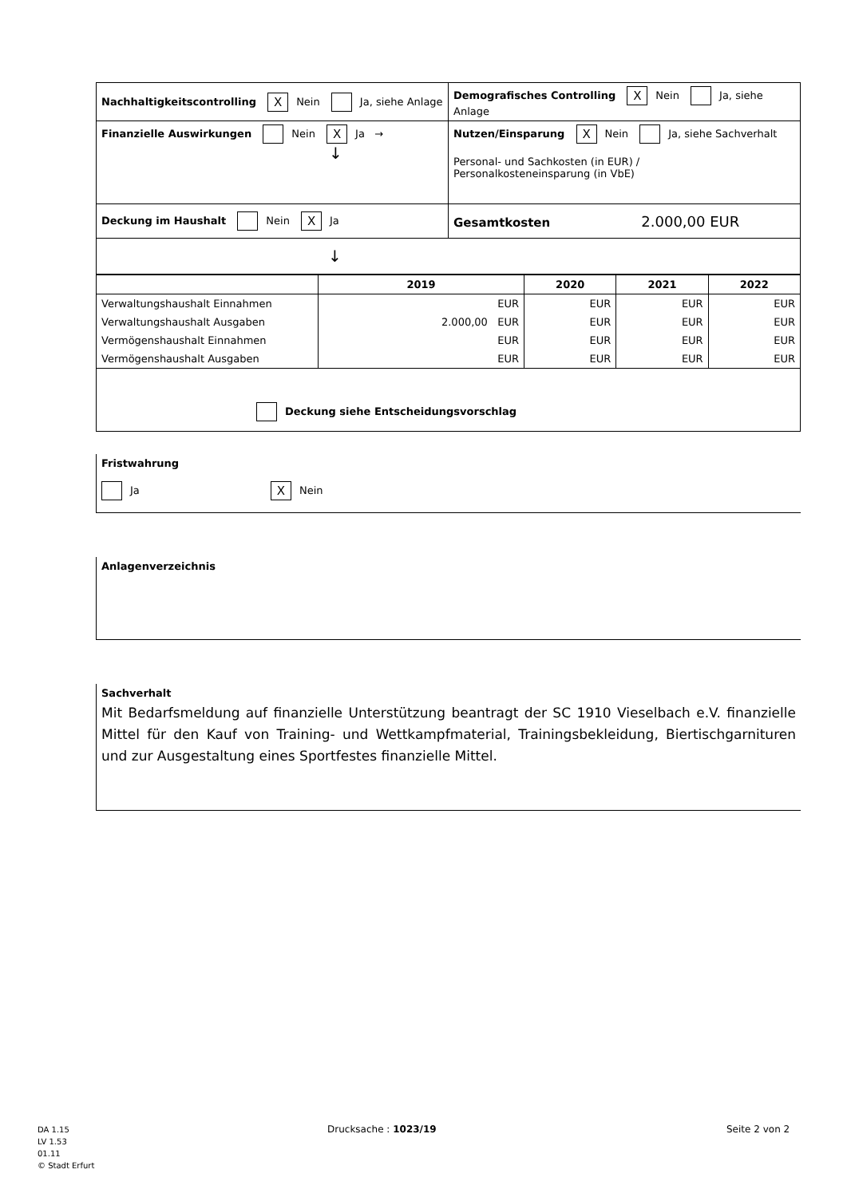| Nachhaltigkeitscontrolling X Nein Ja, siehe Anlage | Demografisches Controlling X Nein Ja, siehe Anlage |
| Finanzielle Auswirkungen Nein X Ja → ↓ | Nutzen/Einsparung X Nein Ja, siehe Sachverhalt Personal- und Sachkosten (in EUR) / Personalkosteneinsparung (in VbE) |
| Deckung im Haushalt Nein X Ja | Gesamtkosten 2.000,00 EUR |
| ↓ | |
| | 2019 | 2020 | 2021 | 2022 |
| --- | --- | --- | --- | --- |
| Verwaltungshaushalt Einnahmen | EUR | EUR | EUR | EUR |
| Verwaltungshaushalt Ausgaben | 2.000,00 EUR | EUR | EUR | EUR |
| Vermögenshaushalt Einnahmen | EUR | EUR | EUR | EUR |
| Vermögenshaushalt Ausgaben | EUR | EUR | EUR | EUR |
| Deckung siehe Entscheidungsvorschlag | | | | |
Fristwahrung
Ja X Nein
Anlagenverzeichnis
Sachverhalt
Mit Bedarfsmeldung auf finanzielle Unterstützung beantragt der SC 1910 Vieselbach e.V. finanzielle Mittel für den Kauf von Training- und Wettkampfmaterial, Trainingsbekleidung, Biertischgarnituren und zur Ausgestaltung eines Sportfestes finanzielle Mittel.
DA 1.15
LV 1.53
01.11
© Stadt Erfurt
Drucksache : 1023/19 Seite 2 von 2